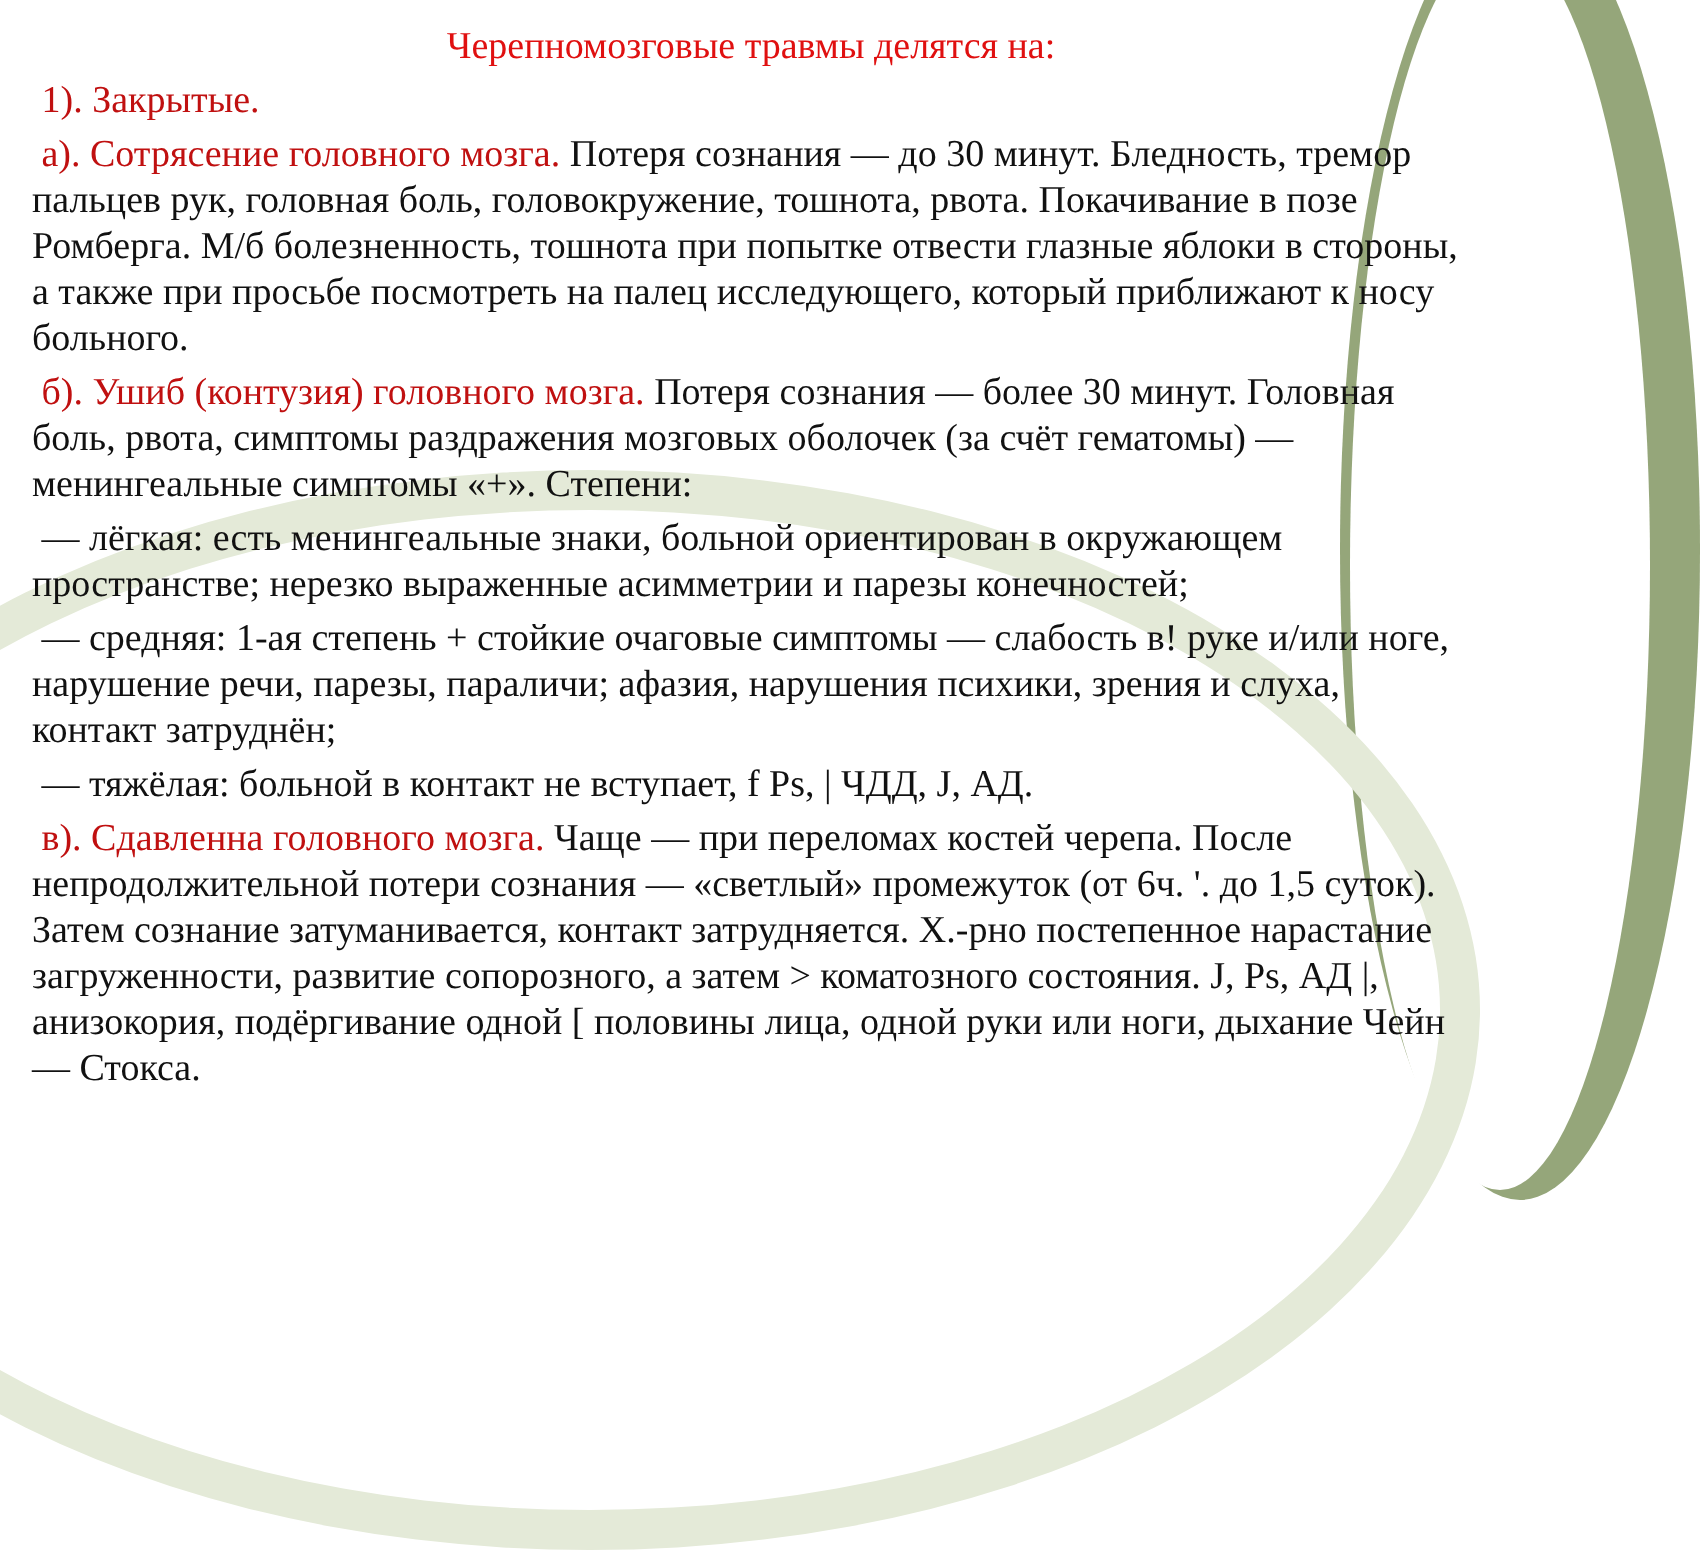Черепномозговые травмы делятся на:
1). Закрытые.
а). Сотрясение головного мозга. Потеря сознания — до 30 минут. Бледность, тремор пальцев рук, головная боль, головокружение, тошнота, рвота. Покачивание в позе Ромберга. М/б болезненность, тошнота при попытке отвести глазные яблоки в стороны, а также при просьбе посмотреть на палец исследующего, который приближают к носу больного.
б). Ушиб (контузия) головного мозга. Потеря сознания — более 30 минут. Головная боль, рвота, симптомы раздражения мозговых оболочек (за счёт гематомы) — менингеальные симптомы «+». Степени:
— лёгкая: есть менингеальные знаки, больной ориентирован в окружающем пространстве; нерезко выраженные асимметрии и парезы конечностей;
— средняя: 1-ая степень + стойкие очаговые симптомы — слабость в! руке и/или ноге, нарушение речи, парезы, параличи; афазия, нарушения психики, зрения и слуха, контакт затруднён;
— тяжёлая: больной в контакт не вступает, f Ps, | ЧДД, J, АД.
в). Сдавленна головного мозга. Чаще — при переломах костей черепа. После непродолжительной потери сознания — «светлый» промежуток (от 6ч. '. до 1,5 суток). Затем сознание затуманивается, контакт затрудняется. Х.-рно постепенное нарастание загруженности, развитие сопорозного, а затем > коматозного состояния. J, Ps, АД |, анизокория, подёргивание одной [ половины лица, одной руки или ноги, дыхание Чейн — Стокса.